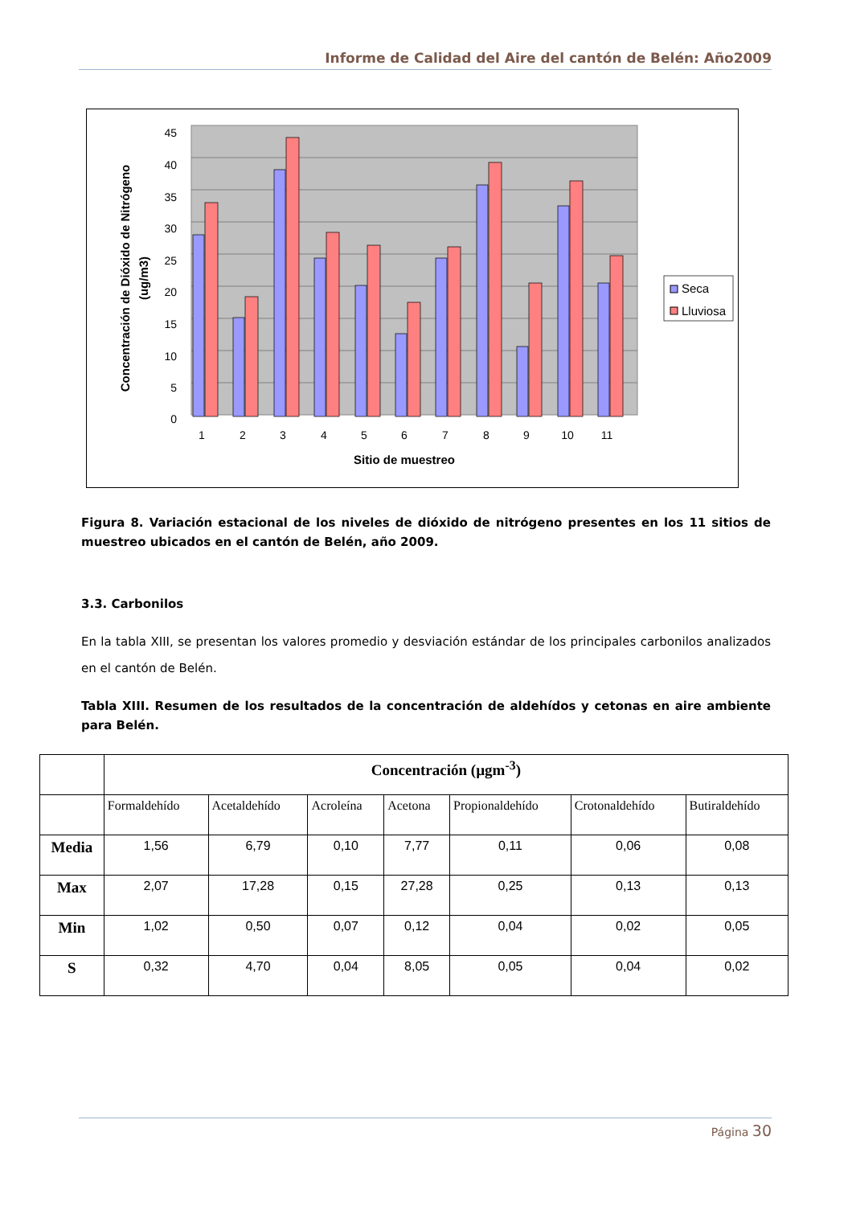Informe de Calidad del Aire del cantón de Belén: Año2009
45
40
35
30
25
20
15
10
5
0
1
2
3
4
5
6
7
8
9
10
11
Sitio de muestreo
Concentración de Dióxido de Nitrógeno
(ug/m3)
Seca
Lluviosa
Figura 8. Variación estacional de los niveles de dióxido de nitrógeno presentes en los 11 sitios de muestreo ubicados en el cantón de Belén, año 2009.
3.3. Carbonilos
En la tabla XIII, se presentan los valores promedio y desviación estándar de los principales carbonilos analizados en el cantón de Belén.
Tabla XIII. Resumen de los resultados de la concentración de aldehídos y cetonas en aire ambiente para Belén.
| | Concentración (µgm<sup>-3</sup>) | | | | | | |
| | Formaldehído | Acetaldehído | Acroleína | Acetona | Propionaldehído | Crotonaldehído | Butiraldehído |
| Media | 1,56 | 6,79 | 0,10 | 7,77 | 0,11 | 0,06 | 0,08 |
| Max | 2,07 | 17,28 | 0,15 | 27,28 | 0,25 | 0,13 | 0,13 |
| Min | 1,02 | 0,50 | 0,07 | 0,12 | 0,04 | 0,02 | 0,05 |
| S | 0,32 | 4,70 | 0,04 | 8,05 | 0,05 | 0,04 | 0,02 |
Página 30